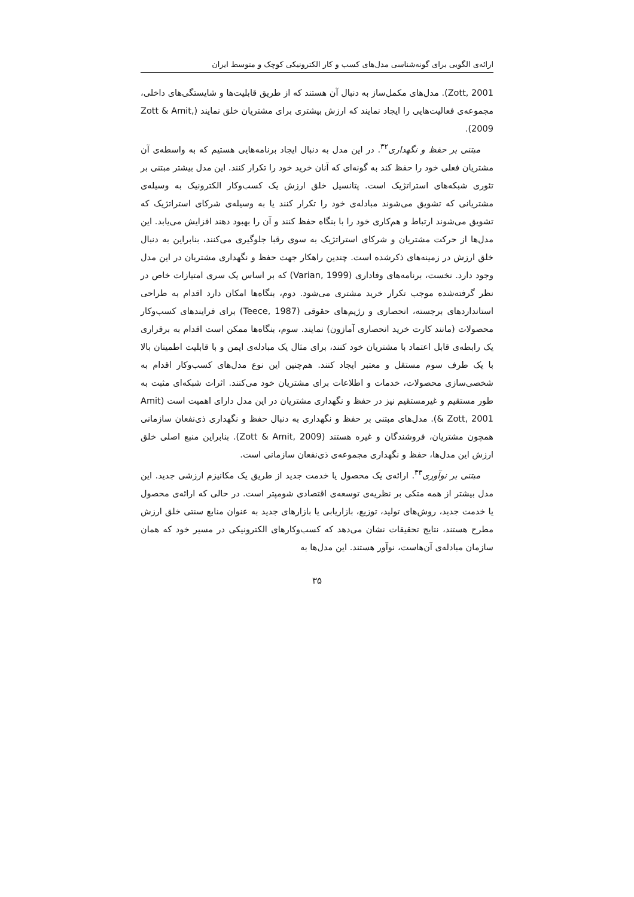ارائه‌ی الگویی برای گونه‌شناسی مدل‌های کسب و کار الکترونیکی کوچک و متوسط ایران
Zott, 2001). مدل‌های مکمل‌ساز به دنبال آن هستند که از طریق قابلیت‌ها و شایستگی‌های داخلی، مجموعه‌ی فعالیت‌هایی را ایجاد نمایند که ارزش بیشتری برای مشتریان خلق نمایند (Zott & Amit, 2009).
مبتنی بر حفظ و نگهداری<sup>۳۲</sup>. در این مدل به دنبال ایجاد برنامه‌هایی هستیم که به واسطه‌ی آن مشتریان فعلی خود را حفظ کند به گونه‌ای که آنان خرید خود را تکرار کنند. این مدل بیشتر مبتنی بر تئوری شبکه‌های استراتژیک است. پتانسیل خلق ارزش یک کسب‌وکار الکترونیک به وسیله‌ی مشتریانی که تشویق می‌شوند مبادله‌ی خود را تکرار کنند یا به وسیله‌ی شرکای استراتژیک که تشویق می‌شوند ارتباط و هم‌کاری خود را با بنگاه حفظ کنند و آن را بهبود دهند افزایش می‌یابد. این مدل‌ها از حرکت مشتریان و شرکای استراتژیک به سوی رقبا جلوگیری می‌کنند، بنابراین به دنبال خلق ارزش در زمینه‌های ذکرشده است. چندین راهکار جهت حفظ و نگهداری مشتریان در این مدل وجود دارد. نخست، برنامه‌های وفاداری (Varian, 1999) که بر اساس یک سری امتیازات خاص در نظر گرفته‌شده موجب تکرار خرید مشتری می‌شود. دوم، بنگاه‌ها امکان دارد اقدام به طراحی استانداردهای برجسته، انحصاری و رژیم‌های حقوقی (Teece, 1987) برای فرایندهای کسب‌وکار محصولات (مانند کارت خرید انحصاری آمازون) نمایند. سوم، بنگاه‌ها ممکن است اقدام به برقراری یک رابطه‌ی قابل اعتماد با مشتریان خود کنند، برای مثال یک مبادله‌ی ایمن و با قابلیت اطمینان بالا با یک طرف سوم مستقل و معتبر ایجاد کنند. هم‌چنین این نوع مدل‌های کسب‌وکار اقدام به شخصی‌سازی محصولات، خدمات و اطلاعات برای مشتریان خود می‌کنند. اثرات شبکه‌ای مثبت به طور مستقیم و غیرمستقیم نیز در حفظ و نگهداری مشتریان در این مدل دارای اهمیت است (Amit & Zott, 2001). مدل‌های مبتنی بر حفظ و نگهداری به دنبال حفظ و نگهداری ذی‌نفعان سازمانی همچون مشتریان، فروشندگان و غیره هستند (Zott & Amit, 2009). بنابراین منبع اصلی خلق ارزش این مدل‌ها، حفظ و نگهداری مجموعه‌ی ذی‌نفعان سازمانی است.
مبتنی بر نوآوری<sup>۳۳</sup>. ارائه‌ی یک محصول یا خدمت جدید از طریق یک مکانیزم ارزشی جدید. این مدل بیشتر از همه متکی بر نظریه‌ی توسعه‌ی اقتصادی شومپتر است. در حالی که ارائه‌ی محصول یا خدمت جدید، روش‌های تولید، توزیع، بازاریابی یا بازارهای جدید به عنوان منابع سنتی خلق ارزش مطرح هستند، نتایج تحقیقات نشان می‌دهد که کسب‌وکارهای الکترونیکی در مسیر خود که همان سازمان مبادله‌ی آن‌هاست، نوآور هستند. این مدل‌ها به
۳۵